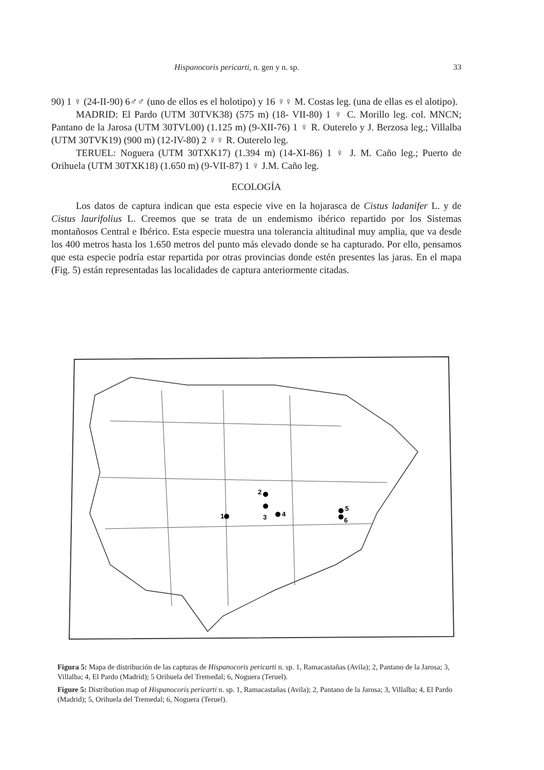Hispanocoris pericarti, n. gen y n. sp. 33
90) 1 ♀ (24-II-90) 6♂♂ (uno de ellos es el holotipo) y 16 ♀♀ M. Costas leg. (una de ellas es el alotipo).
MADRID: El Pardo (UTM 30TVK38) (575 m) (18- VII-80) 1 ♀ C. Morillo leg. col. MNCN; Pantano de la Jarosa (UTM 30TVL00) (1.125 m) (9-XII-76) 1 ♀ R. Outerelo y J. Berzosa leg.; Villalba (UTM 30TVK19) (900 m) (12-IV-80) 2 ♀♀ R. Outerelo leg.
TERUEL: Noguera (UTM 30TXK17) (1.394 m) (14-XI-86) 1 ♀ J. M. Caño leg.; Puerto de Orihuela (UTM 30TXK18) (1.650 m) (9-VII-87) 1 ♀ J.M. Caño leg.
ECOLOGÍA
Los datos de captura indican que esta especie vive en la hojarasca de Cistus ladanifer L. y de Cistus laurifolius L. Creemos que se trata de un endemismo ibérico repartido por los Sistemas montañosos Central e Ibérico. Esta especie muestra una tolerancia altitudinal muy amplia, que va desde los 400 metros hasta los 1.650 metros del punto más elevado donde se ha capturado. Por ello, pensamos que esta especie podría estar repartida por otras provincias donde estén presentes las jaras. En el mapa (Fig. 5) están representadas las localidades de captura anteriormente citadas.
1
2
3
4
5
6
Figura 5: Mapa de distribución de las capturas de Hispanocoris pericarti n. sp. 1, Ramacastañas (Avila); 2, Pantano de la Jarosa; 3, Villalba; 4, El Pardo (Madrid); 5 Orihuela del Tremedal; 6, Noguera (Teruel).
Figure 5: Distribution map of Hispanocoris pericarti n. sp. 1, Ramacastañas (Avila); 2, Pantano de la Jarosa; 3, Villalba; 4, El Pardo (Madrid); 5, Orihuela del Tremedal; 6, Noguera (Teruel).